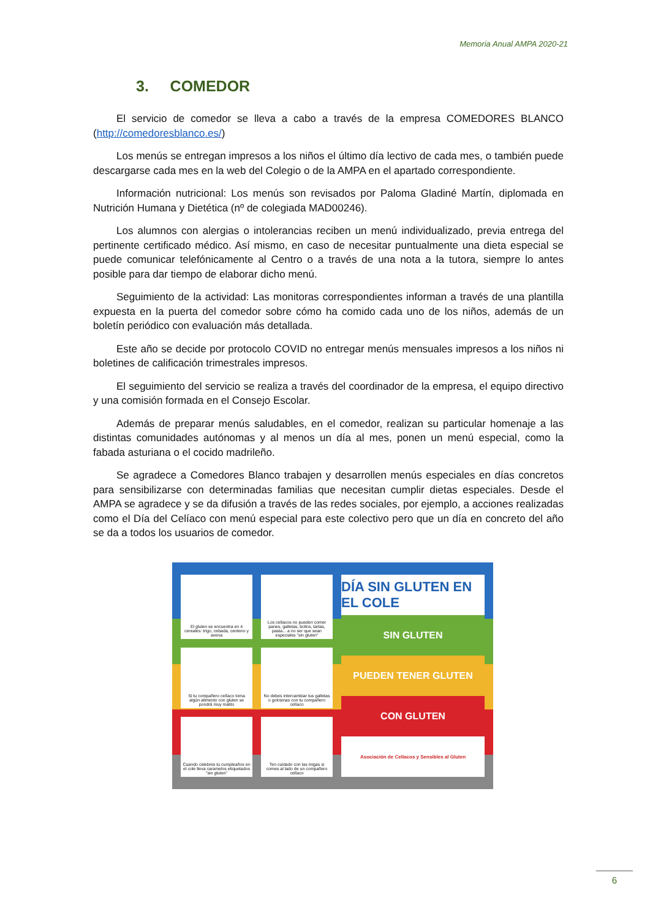Memoria Anual AMPA 2020-21
3. COMEDOR
El servicio de comedor se lleva a cabo a través de la empresa COMEDORES BLANCO (http://comedoresblanco.es/)
Los menús se entregan impresos a los niños el último día lectivo de cada mes, o también puede descargarse cada mes en la web del Colegio o de la AMPA en el apartado correspondiente.
Información nutricional: Los menús son revisados por Paloma Gladiné Martín, diplomada en Nutrición Humana y Dietética (nº de colegiada MAD00246).
Los alumnos con alergias o intolerancias reciben un menú individualizado, previa entrega del pertinente certificado médico. Así mismo, en caso de necesitar puntualmente una dieta especial se puede comunicar telefónicamente al Centro o a través de una nota a la tutora, siempre lo antes posible para dar tiempo de elaborar dicho menú.
Seguimiento de la actividad: Las monitoras correspondientes informan a través de una plantilla expuesta en la puerta del comedor sobre cómo ha comido cada uno de los niños, además de un boletín periódico con evaluación más detallada.
Este año se decide por protocolo COVID no entregar menús mensuales impresos a los niños ni boletines de calificación trimestrales impresos.
El seguimiento del servicio se realiza a través del coordinador de la empresa, el equipo directivo y una comisión formada en el Consejo Escolar.
Además de preparar menús saludables, en el comedor, realizan su particular homenaje a las distintas comunidades autónomas y al menos un día al mes, ponen un menú especial, como la fabada asturiana o el cocido madrileño.
Se agradece a Comedores Blanco trabajen y desarrollen menús especiales en días concretos para sensibilizarse con determinadas familias que necesitan cumplir dietas especiales. Desde el AMPA se agradece y se da difusión a través de las redes sociales, por ejemplo, a acciones realizadas como el Día del Celíaco con menú especial para este colectivo pero que un día en concreto del año se da a todos los usuarios de comedor.
El gluten se encuentra en 4 cereales: trigo, cebada, centeno y avena
Los celíacos no pueden comer panes, galletas, bollos, tartas, pasta... a no ser que sean especiales "sin gluten"
DÍA SIN GLUTEN EN EL COLE
SIN GLUTEN
PUEDEN TENER GLUTEN
CON GLUTEN
Asociación de Celíacos y Sensibles al Gluten
Si tu compañero celíaco toma algún alimento con gluten se pondrá muy malito
No debes intercambiar tus galletas o golosinas con tu compañero celíaco
Cuando celebres tu cumpleaños en el cole lleva caramelos etiquetados "sin gluten"
Ten cuidado con las migas si comes al lado de un compañero celíaco
6